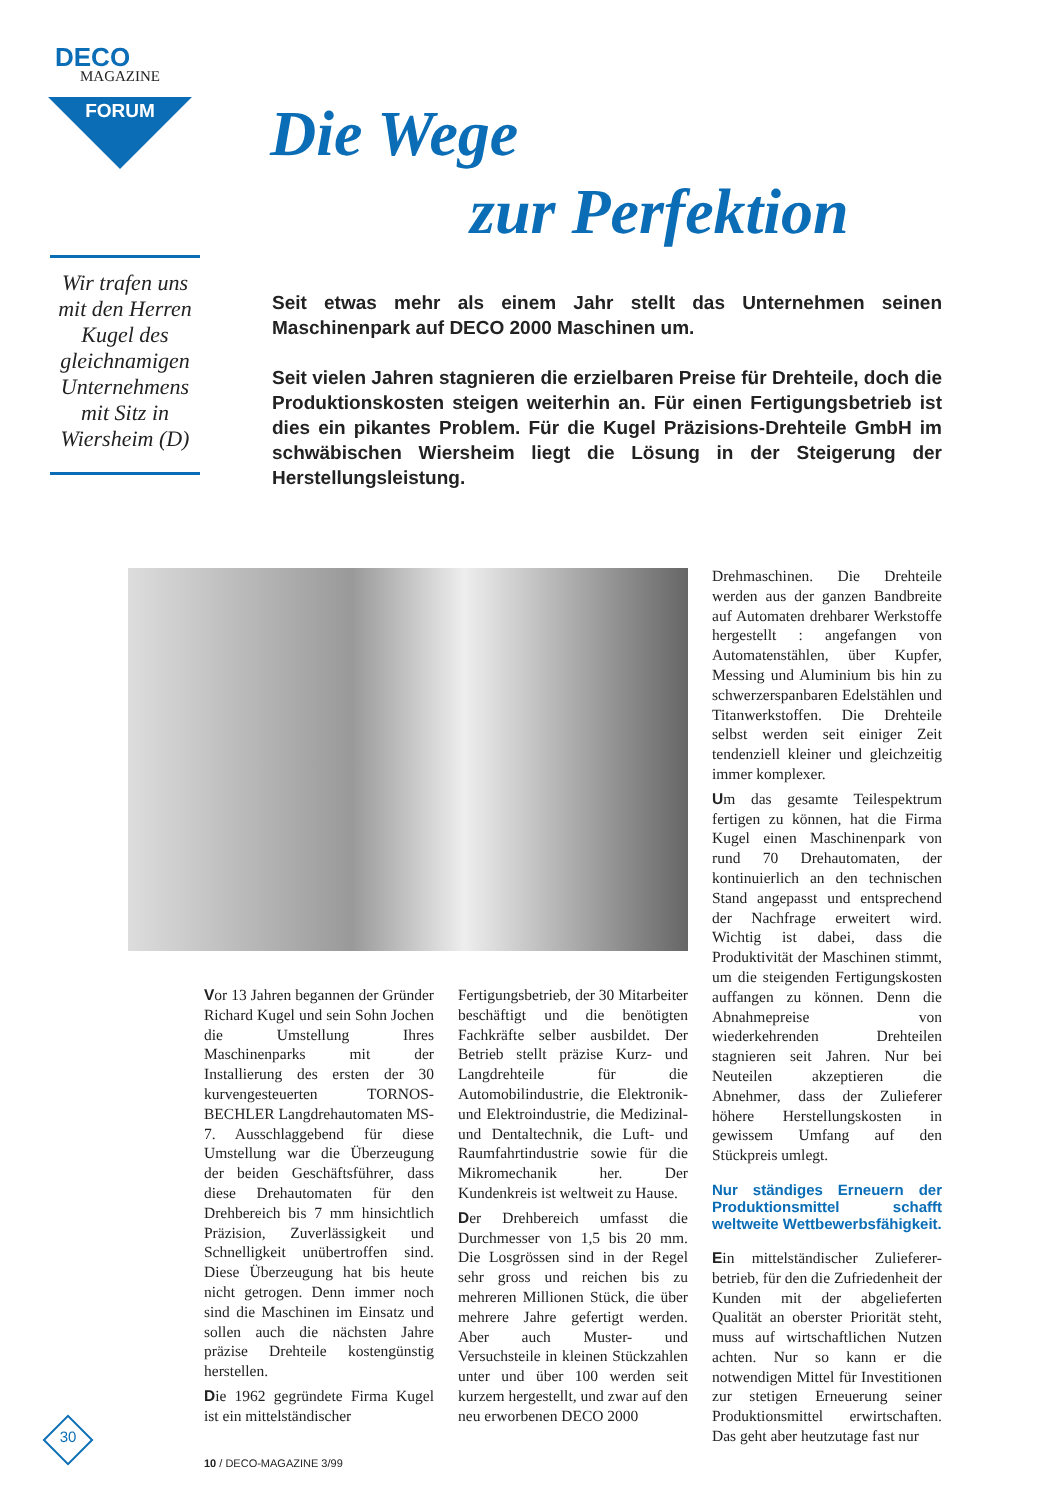DECO
MAGAZINE
FORUM
Die Wege
zur Perfektion
Wir trafen uns mit den Herren Kugel des gleichnamigen Unternehmens mit Sitz in Wiersheim (D)
Seit etwas mehr als einem Jahr stellt das Unternehmen seinen Maschinenpark auf DECO 2000 Maschinen um.
Seit vielen Jahren stagnieren die erzielbaren Preise für Drehteile, doch die Produktionskosten steigen weiterhin an. Für einen Fertigungsbetrieb ist dies ein pikantes Problem. Für die Kugel Präzisions-Drehteile GmbH im schwäbischen Wiersheim liegt die Lösung in der Steigerung der Herstellungsleistung.
Vor 13 Jahren begannen der Gründer Richard Kugel und sein Sohn Jochen die Umstellung Ihres Maschinenparks mit der Installierung des ersten der 30 kurvengesteuerten TORNOS-BECHLER Langdrehautomaten MS-7. Ausschlaggebend für diese Umstellung war die Überzeugung der beiden Geschäftsführer, dass diese Drehautomaten für den Drehbereich bis 7 mm hinsichtlich Präzision, Zuverlässigkeit und Schnelligkeit unübertroffen sind. Diese Überzeugung hat bis heute nicht getrogen. Denn immer noch sind die Maschinen im Einsatz und sollen auch die nächsten Jahre präzise Drehteile kostengünstig herstellen.
Die 1962 gegründete Firma Kugel ist ein mittelständischer
Fertigungsbetrieb, der 30 Mitarbeiter beschäftigt und die benötigten Fachkräfte selber ausbildet. Der Betrieb stellt präzise Kurz- und Langdrehteile für die Automobilindustrie, die Elektronik- und Elektroindustrie, die Medizinal- und Dentaltechnik, die Luft- und Raumfahrtindustrie sowie für die Mikromechanik her. Der Kundenkreis ist weltweit zu Hause.
Der Drehbereich umfasst die Durchmesser von 1,5 bis 20 mm. Die Losgrössen sind in der Regel sehr gross und reichen bis zu mehreren Millionen Stück, die über mehrere Jahre gefertigt werden. Aber auch Muster- und Versuchsteile in kleinen Stückzahlen unter und über 100 werden seit kurzem hergestellt, und zwar auf den neu erworbenen DECO 2000
Drehmaschinen. Die Drehteile werden aus der ganzen Bandbreite auf Automaten drehbarer Werkstoffe hergestellt : angefangen von Automatenstählen, über Kupfer, Messing und Aluminium bis hin zu schwerzerspanbaren Edelstählen und Titanwerkstoffen. Die Drehteile selbst werden seit einiger Zeit tendenziell kleiner und gleichzeitig immer komplexer.
Um das gesamte Teilespektrum fertigen zu können, hat die Firma Kugel einen Maschinenpark von rund 70 Drehautomaten, der kontinuierlich an den technischen Stand angepasst und entsprechend der Nachfrage erweitert wird. Wichtig ist dabei, dass die Produktivität der Maschinen stimmt, um die steigenden Fertigungskosten auffangen zu können. Denn die Abnahmepreise von wiederkehrenden Drehteilen stagnieren seit Jahren. Nur bei Neuteilen akzeptieren die Abnehmer, dass der Zulieferer höhere Herstellungskosten in gewissem Umfang auf den Stückpreis umlegt.
Nur ständiges Erneuern der Produktionsmittel schafft weltweite Wettbewerbsfähigkeit.
Ein mittelständischer Zulieferer­betrieb, für den die Zufriedenheit der Kunden mit der abgelieferten Qualität an oberster Priorität steht, muss auf wirtschaftlichen Nutzen achten. Nur so kann er die notwendigen Mittel für Investitionen zur stetigen Erneuerung seiner Produktionsmittel erwirtschaften. Das geht aber heutzutage fast nur
30
10 / DECO-MAGAZINE 3/99